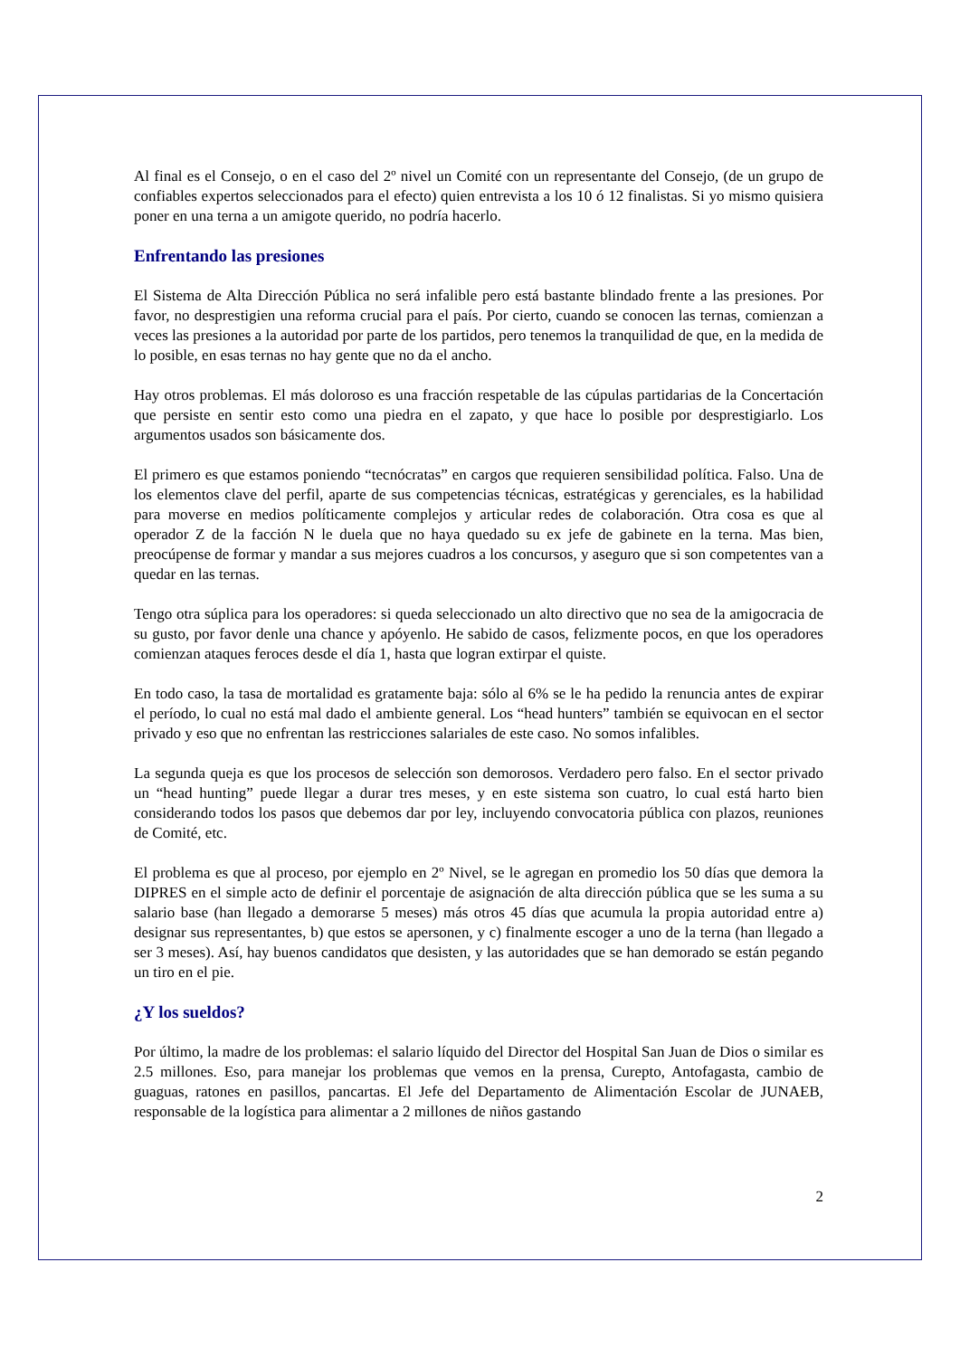Al final es el Consejo, o en el caso del 2º nivel un Comité con un representante del Consejo, (de un grupo de confiables expertos seleccionados para el efecto) quien entrevista a los 10 ó 12 finalistas. Si yo mismo quisiera poner en una terna a un amigote querido, no podría hacerlo.
Enfrentando las presiones
El Sistema de Alta Dirección Pública no será infalible pero está bastante blindado frente a las presiones. Por favor, no desprestigien una reforma crucial para el país. Por cierto, cuando se conocen las ternas, comienzan a veces las presiones a la autoridad por parte de los partidos, pero tenemos la tranquilidad de que, en la medida de lo posible, en esas ternas no hay gente que no da el ancho.
Hay otros problemas. El más doloroso es una fracción respetable de las cúpulas partidarias de la Concertación que persiste en sentir esto como una piedra en el zapato, y que hace lo posible por desprestigiarlo. Los argumentos usados son básicamente dos.
El primero es que estamos poniendo “tecnócratas” en cargos que requieren sensibilidad política. Falso. Una de los elementos clave del perfil, aparte de sus competencias técnicas, estratégicas y gerenciales, es la habilidad para moverse en medios políticamente complejos y articular redes de colaboración. Otra cosa es que al operador Z de la facción N le duela que no haya quedado su ex jefe de gabinete en la terna. Mas bien, preocúpense de formar y mandar a sus mejores cuadros a los concursos, y aseguro que si son competentes van a quedar en las ternas.
Tengo otra súplica para los operadores: si queda seleccionado un alto directivo que no sea de la amigocracia de su gusto, por favor denle una chance y apóyenlo. He sabido de casos, felizmente pocos, en que los operadores comienzan ataques feroces desde el día 1, hasta que logran extirpar el quiste.
En todo caso, la tasa de mortalidad es gratamente baja: sólo al 6% se le ha pedido la renuncia antes de expirar el período, lo cual no está mal dado el ambiente general. Los “head hunters” también se equivocan en el sector privado y eso que no enfrentan las restricciones salariales de este caso. No somos infalibles.
La segunda queja es que los procesos de selección son demorosos. Verdadero pero falso. En el sector privado un “head hunting” puede llegar a durar tres meses, y en este sistema son cuatro, lo cual está harto bien considerando todos los pasos que debemos dar por ley, incluyendo convocatoria pública con plazos, reuniones de Comité, etc.
El problema es que al proceso, por ejemplo en 2º Nivel, se le agregan en promedio los 50 días que demora la DIPRES en el simple acto de definir el porcentaje de asignación de alta dirección pública que se les suma a su salario base (han llegado a demorarse 5 meses) más otros 45 días que acumula la propia autoridad entre a) designar sus representantes, b) que estos se apersonen, y c) finalmente escoger a uno de la terna (han llegado a ser 3 meses). Así, hay buenos candidatos que desisten, y las autoridades que se han demorado se están pegando un tiro en el pie.
¿Y los sueldos?
Por último, la madre de los problemas: el salario líquido del Director del Hospital San Juan de Dios o similar es 2.5 millones. Eso, para manejar los problemas que vemos en la prensa, Curepto, Antofagasta, cambio de guaguas, ratones en pasillos, pancartas. El Jefe del Departamento de Alimentación Escolar de JUNAEB, responsable de la logística para alimentar a 2 millones de niños gastando
2